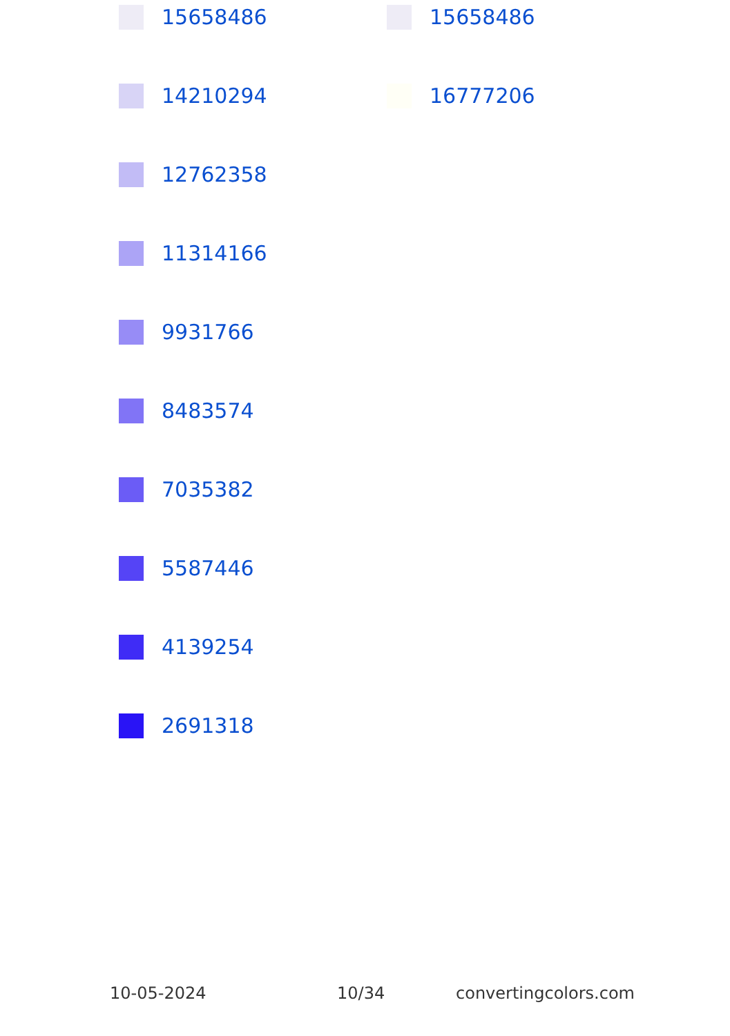15658486
14210294
12762358
11314166
9931766
8483574
7035382
5587446
4139254
2691318
15658486
16777206
10-05-2024 10/34 convertingcolors.com